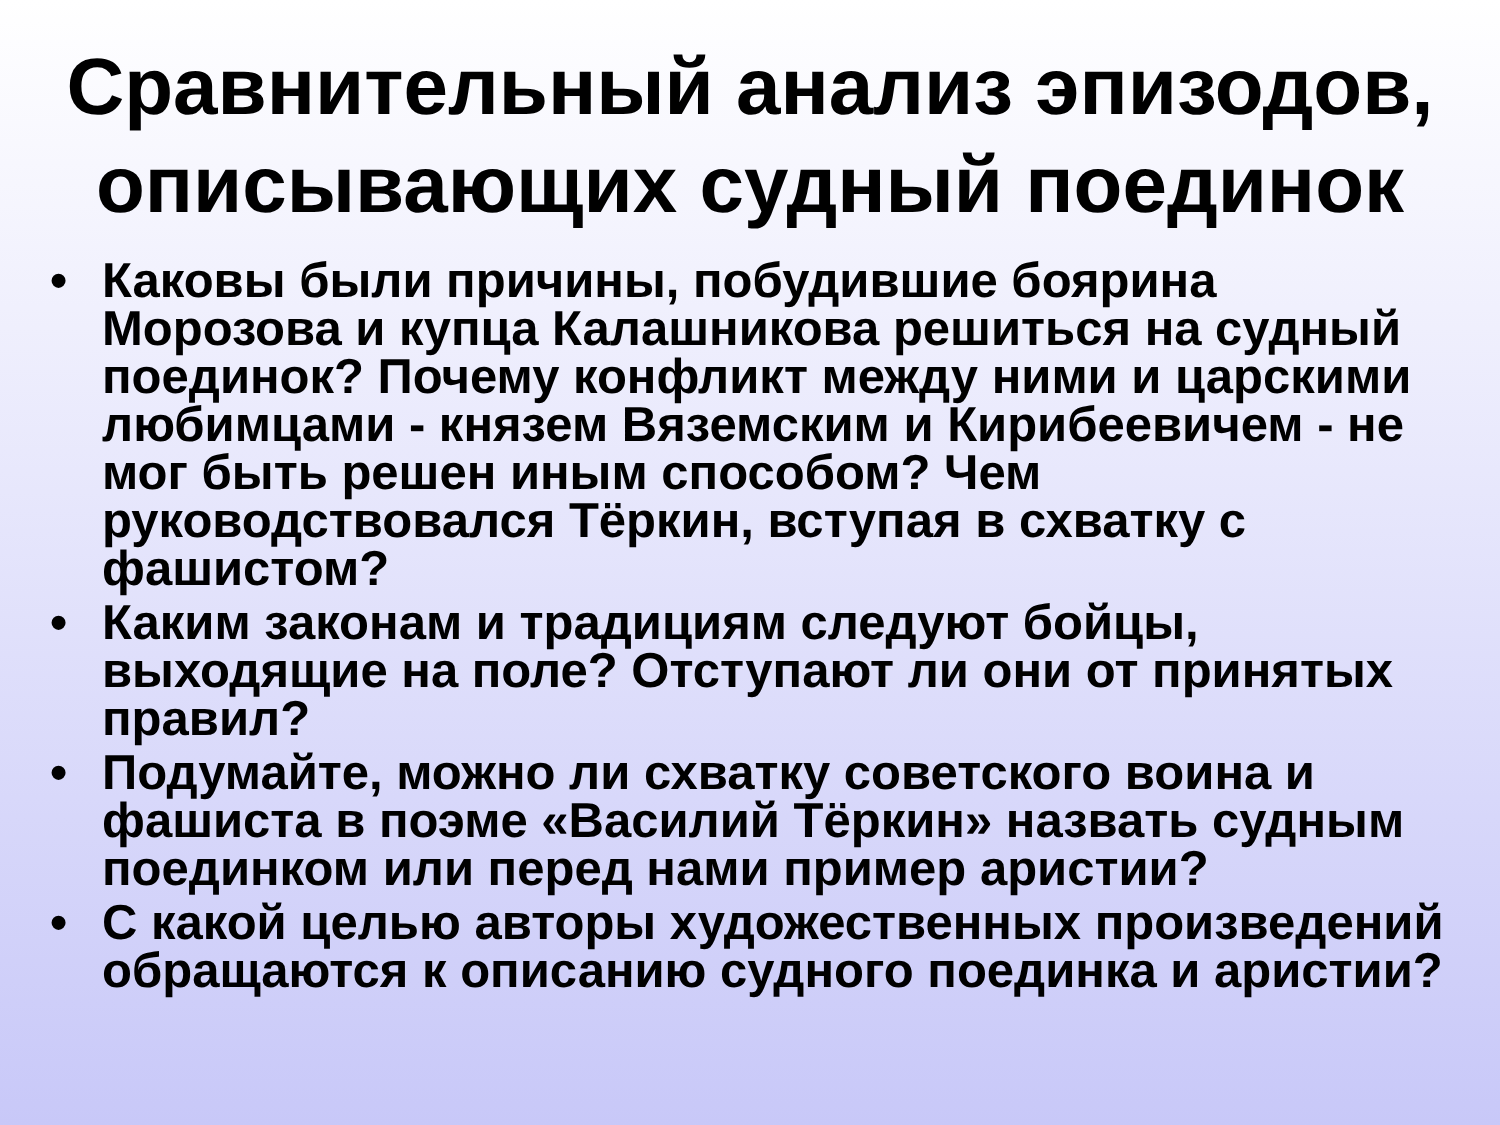Сравнительный анализ эпизодов, описывающих судный поединок
• Каковы были причины, побудившие боярина Морозова и купца Калашникова решиться на судный поединок? Почему конфликт между ними и царскими любимцами - князем Вяземским и Кирибеевичем - не мог быть решен иным способом? Чем руководствовался Тёркин, вступая в схватку с фашистом?
• Каким законам и традициям следуют бойцы, выходящие на поле? Отступают ли они от принятых правил?
• Подумайте, можно ли схватку советского воина и фашиста в поэме «Василий Тёркин» назвать судным поединком или перед нами пример аристии?
• С какой целью авторы художественных произведений обращаются к описанию судного поединка и аристии?